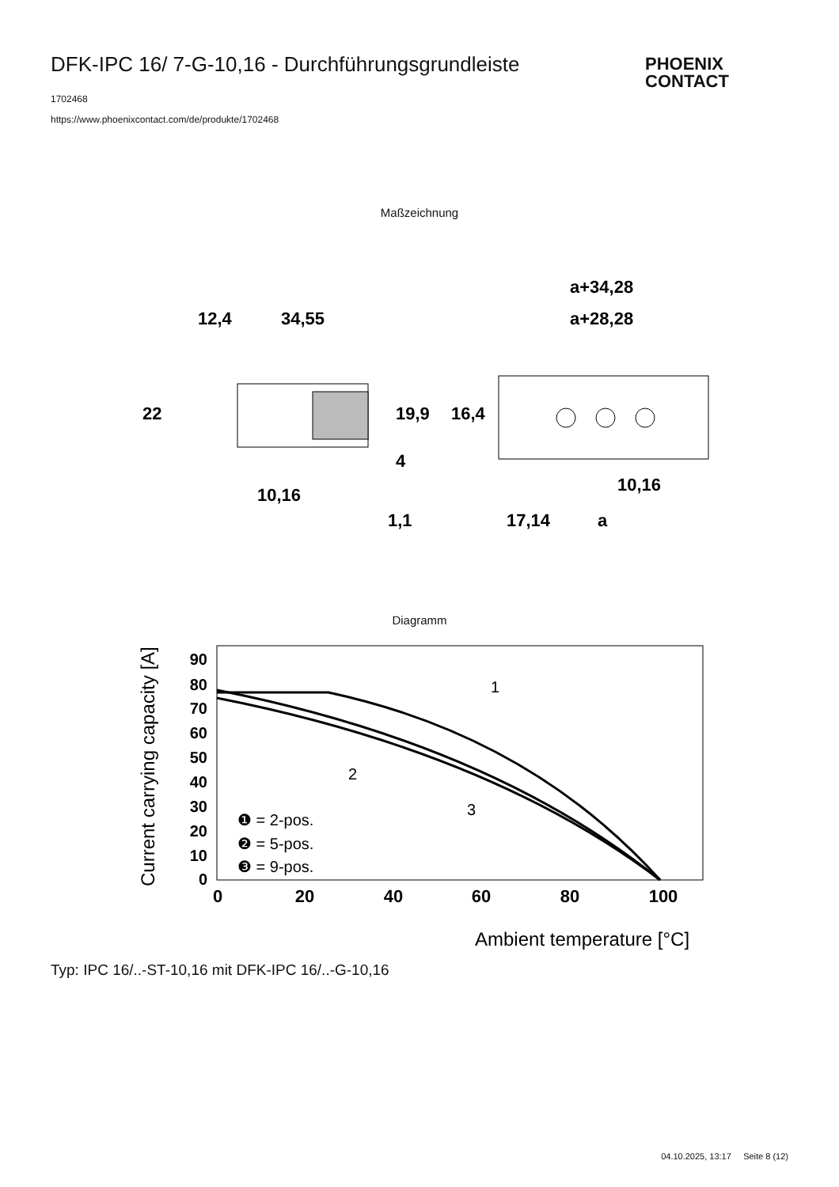DFK-IPC 16/ 7-G-10,16 - Durchführungsgrundleiste
PHOENIX
CONTACT
1702468
https://www.phoenixcontact.com/de/produkte/1702468
Maßzeichnung
12,4
34,55
a+34,28
a+28,28
22
19,9
4
16,4
10,16
1,1
10,16
17,14
a
Diagramm
90
80
70
60
50
40
30
20
10
0
0
20
40
60
80
100
❶ = 2-pos.
❷ = 5-pos.
❸ = 9-pos.
1
2
3
Current carrying capacity [A]
Ambient temperature [°C]
Typ: IPC 16/..-ST-10,16 mit DFK-IPC 16/..-G-10,16
04.10.2025, 13:17 Seite 8 (12)